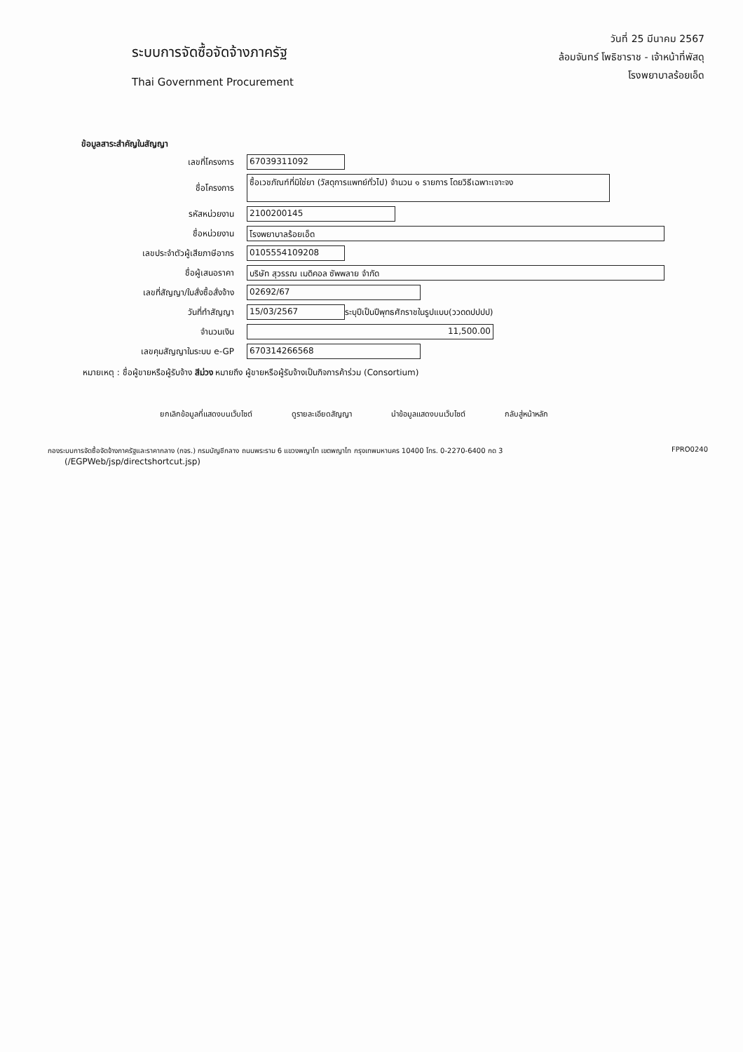ระบบการจัดซื้อจัดจ้างภาครัฐ
Thai Government Procurement
วันที่ 25 มีนาคม 2567
ล้อมจันทร์ โพธิชาราช - เจ้าหน้าที่พัสดุ
โรงพยาบาลร้อยเอ็ด
ข้อมูลสาระสำคัญในสัญญา
เลขที่โครงการ 67039311092
ชื่อโครงการ ซื้อเวชภัณฑ์ที่มิใช่ยา (วัสดุการแพทย์ทั่วไป) จำนวน ๑ รายการ โดยวิธีเฉพาะเจาะจง
รหัสหน่วยงาน 2100200145
ชื่อหน่วยงาน โรงพยาบาลร้อยเอ็ด
เลขประจำตัวผู้เสียภาษีอากร 0105554109208
ชื่อผู้เสนอราคา บริษัท สุวรรณ เมดิคอล ซัพพลาย จำกัด
เลขที่สัญญา/ใบสั่งซื้อสั่งจ้าง 02692/67
วันที่ทำสัญญา 15/03/2567 ระบุปีเป็นปีพุทธศักราชในรูปแบบ(ววดดปปปป)
จำนวนเงิน 11,500.00
เลขคุมสัญญาในระบบ e-GP 670314266568
หมายเหตุ : ชื่อผู้ขายหรือผู้รับจ้าง สีม่วง หมายถึง ผู้ขายหรือผู้รับจ้างเป็นกิจการค้าร่วม (Consortium)
ยกเลิกข้อมูลที่แสดงบนเว็บไซต์ ดูรายละเอียดสัญญา นำข้อมูลแสดงบนเว็บไซต์ กลับสู่หน้าหลัก
กองระบบการจัดซื้อจัดจ้างภาครัฐและราคากลาง (กจร.) กรมบัญชีกลาง ถนนพระราม 6 แขวงพญาไท เขตพญาไท กรุงเทพมหานคร 10400 โทร. 0-2270-6400 กด 3
(/EGPWeb/jsp/directshortcut.jsp)
FPRO0240